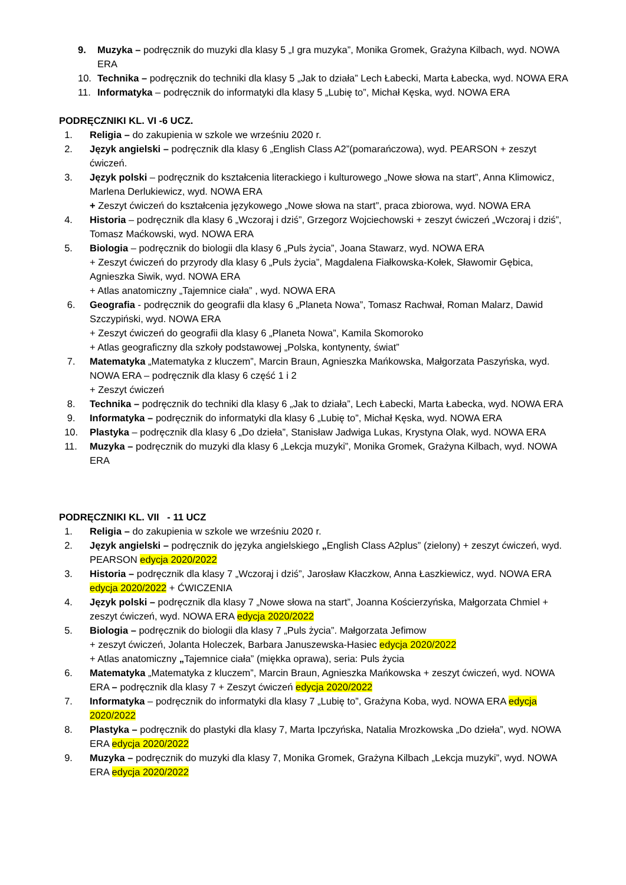9. Muzyka – podręcznik do muzyki dla klasy 5 „I gra muzyka”, Monika Gromek, Grażyna Kilbach, wyd. NOWA ERA
10. Technika – podręcznik do techniki dla klasy 5 „Jak to działa” Lech Łabecki, Marta Łabecka, wyd. NOWA ERA
11. Informatyka – podręcznik do informatyki dla klasy 5 „Lubię to”, Michał Kęska, wyd. NOWA ERA
PODRĘCZNIKI KL. VI -6 UCZ.
1. Religia – do zakupienia w szkole we wrześniu 2020 r.
2. Język angielski – podręcznik dla klasy 6 „English Class A2”(pomarańczowa), wyd. PEARSON + zeszyt ćwiczeń.
3. Język polski – podręcznik do kształcenia literackiego i kulturowego „Nowe słowa na start”, Anna Klimowicz, Marlena Derlukiewicz, wyd. NOWA ERA
+ Zeszyt ćwiczeń do kształcenia językowego „Nowe słowa na start”, praca zbiorowa, wyd. NOWA ERA
4. Historia – podręcznik dla klasy 6 „Wczoraj i dziś”, Grzegorz Wojciechowski + zeszyt ćwiczeń „Wczoraj i dziś”, Tomasz Maćkowski, wyd. NOWA ERA
5. Biologia – podręcznik do biologii dla klasy 6 „Puls życia”, Joana Stawarz, wyd. NOWA ERA
+ Zeszyt ćwiczeń do przyrody dla klasy 6 „Puls życia”, Magdalena Fiałkowska-Kołek, Sławomir Gębica, Agnieszka Siwik, wyd. NOWA ERA
+ Atlas anatomiczny „Tajemnice ciała” , wyd. NOWA ERA
6. Geografia - podręcznik do geografii dla klasy 6 „Planeta Nowa”, Tomasz Rachwał, Roman Malarz, Dawid Szczypiński, wyd. NOWA ERA
+ Zeszyt ćwiczeń do geografii dla klasy 6 „Planeta Nowa”, Kamila Skomoroko
+ Atlas geograficzny dla szkoły podstawowej „Polska, kontynenty, świat”
7. Matematyka „Matematyka z kluczem”, Marcin Braun, Agnieszka Mańkowska, Małgorzata Paszyńska, wyd. NOWA ERA – podręcznik dla klasy 6 część 1 i 2
+ Zeszyt ćwiczeń
8. Technika – podręcznik do techniki dla klasy 6 „Jak to działa”, Lech Łabecki, Marta Łabecka, wyd. NOWA ERA
9. Informatyka – podręcznik do informatyki dla klasy 6 „Lubię to”, Michał Kęska, wyd. NOWA ERA
10. Plastyka – podręcznik dla klasy 6 „Do dzieła”, Stanisław Jadwiga Lukas, Krystyna Olak, wyd. NOWA ERA
11. Muzyka – podręcznik do muzyki dla klasy 6 „Lekcja muzyki”, Monika Gromek, Grażyna Kilbach, wyd. NOWA ERA
PODRĘCZNIKI KL. VII - 11 UCZ
1. Religia – do zakupienia w szkole we wrześniu 2020 r.
2. Język angielski – podręcznik do języka angielskiego „English Class A2plus” (zielony) + zeszyt ćwiczeń, wyd. PEARSON edycja 2020/2022
3. Historia – podręcznik dla klasy 7 „Wczoraj i dziś”, Jarosław Kłaczkow, Anna Łaszkiewicz, wyd. NOWA ERA edycja 2020/2022 + ĆWICZENIA
4. Język polski – podręcznik dla klasy 7 „Nowe słowa na start”, Joanna Kościerzyńska, Małgorzata Chmiel + zeszyt ćwiczeń, wyd. NOWA ERA edycja 2020/2022
5. Biologia – podręcznik do biologii dla klasy 7 „Puls życia”. Małgorzata Jefimow
+ zeszyt ćwiczeń, Jolanta Holeczek, Barbara Januszewska-Hasiec edycja 2020/2022
+ Atlas anatomiczny „Tajemnice ciała” (miękka oprawa), seria: Puls życia
6. Matematyka „Matematyka z kluczem”, Marcin Braun, Agnieszka Mańkowska + zeszyt ćwiczeń, wyd. NOWA ERA – podręcznik dla klasy 7 + Zeszyt ćwiczeń edycja 2020/2022
7. Informatyka – podręcznik do informatyki dla klasy 7 „Lubię to”, Grażyna Koba, wyd. NOWA ERA edycja 2020/2022
8. Plastyka – podręcznik do plastyki dla klasy 7, Marta Ipczyńska, Natalia Mrozkowska „Do dzieła”, wyd. NOWA ERA edycja 2020/2022
9. Muzyka – podręcznik do muzyki dla klasy 7, Monika Gromek, Grażyna Kilbach „Lekcja muzyki”, wyd. NOWA ERA edycja 2020/2022